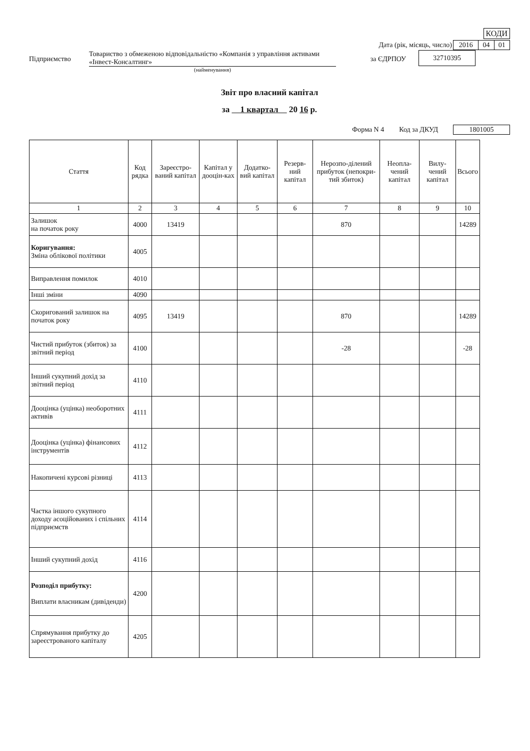| КОДИ |
Дата (рік, місяць, число)
| 2016 | 04 | 01 |
Підприємство
Товариство з обмеженою відповідальністю «Компанія з управління активами «Інвест-Консалтинг»
(найменування)
за ЄДРПОУ
| 32710395 |
Звіт про власний капітал
за 1 квартал 20 16 р.
Форма N 4 Код за ДКУД
| 1801005 |
| Стаття | Код рядка | Зареєстро-ваний капітал | Капітал у дооцін-ках | Додатко-вий капітал | Резерв-ний капітал | Нерозпо-ділений прибуток (непокри-тий збиток) | Неопла-чений капітал | Вилу-чений капітал | Всього |
| --- | --- | --- | --- | --- | --- | --- | --- | --- | --- |
| 1 | 2 | 3 | 4 | 5 | 6 | 7 | 8 | 9 | 10 |
| Залишок на початок року | 4000 | 13419 | | | | 870 | | | 14289 |
| Коригування: Зміна облікової політики | 4005 | | | | | | | | |
| Виправлення помилок | 4010 | | | | | | | | |
| Інші зміни | 4090 | | | | | | | | |
| Скоригований залишок на початок року | 4095 | 13419 | | | | 870 | | | 14289 |
| Чистий прибуток (збиток) за звітний період | 4100 | | | | | -28 | | | -28 |
| Інший сукупний дохід за звітний період | 4110 | | | | | | | | |
| Дооцінка (уцінка) необоротних активів | 4111 | | | | | | | | |
| Дооцінка (уцінка) фінансових інструментів | 4112 | | | | | | | | |
| Накопичені курсові різниці | 4113 | | | | | | | | |
| Частка іншого сукупного доходу асоційованих і спільних підприємств | 4114 | | | | | | | | |
| Інший сукупний дохід | 4116 | | | | | | | | |
| Розподіл прибутку: Виплати власникам (дивіденди) | 4200 | | | | | | | | |
| Спрямування прибутку до зареєстрованого капіталу | 4205 | | | | | | | | |